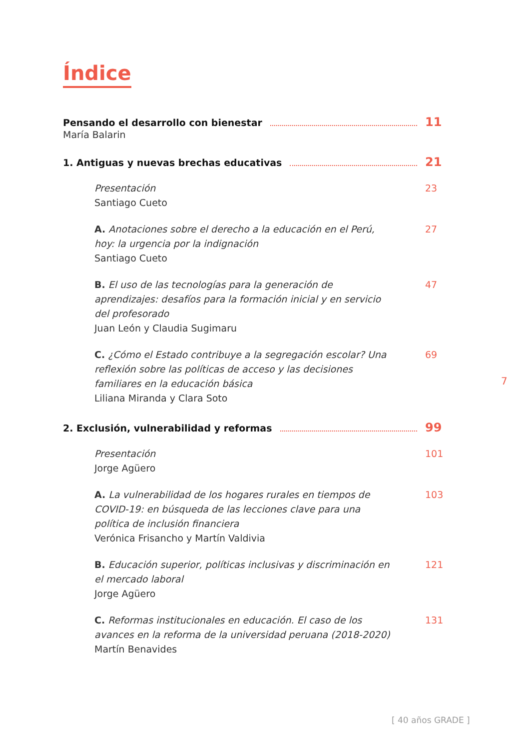Índice
Pensando el desarrollo con bienestar 11
María Balarin
1. Antiguas y nuevas brechas educativas 21
Presentación
Santiago Cueto
23
A. Anotaciones sobre el derecho a la educación en el Perú, hoy: la urgencia por la indignación
Santiago Cueto
27
B. El uso de las tecnologías para la generación de aprendizajes: desafíos para la formación inicial y en servicio del profesorado
Juan León y Claudia Sugimaru
47
C. ¿Cómo el Estado contribuye a la segregación escolar? Una reflexión sobre las políticas de acceso y las decisiones familiares en la educación básica
Liliana Miranda y Clara Soto
69
2. Exclusión, vulnerabilidad y reformas 99
Presentación
Jorge Agüero
101
A. La vulnerabilidad de los hogares rurales en tiempos de COVID-19: en búsqueda de las lecciones clave para una política de inclusión financiera
Verónica Frisancho y Martín Valdivia
103
B. Educación superior, políticas inclusivas y discriminación en el mercado laboral
Jorge Agüero
121
C. Reformas institucionales en educación. El caso de los avances en la reforma de la universidad peruana (2018-2020)
Martín Benavides
131
7
[ 40 años GRADE ]